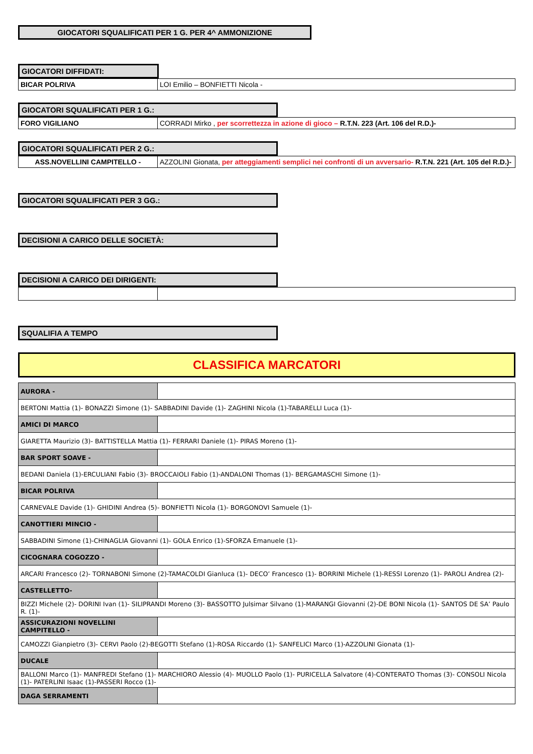GIOCATORI SQUALIFICATI PER 1 G. PER 4^ AMMONIZIONE
GIOCATORI DIFFIDATI:
| BICAR POLRIVA | LOI Emilio – BONFIETTI Nicola - |
GIOCATORI SQUALIFICATI PER 1 G.:
| FORO VIGILIANO | CORRADI Mirko , per scorrettezza in azione di gioco – R.T.N. 223 (Art. 106 del R.D.)- |
GIOCATORI SQUALIFICATI PER 2 G.:
| ASS.NOVELLINI CAMPITELLO - | AZZOLINI Gionata, per atteggiamenti semplici nei confronti di un avversario- R.T.N. 221 (Art. 105 del R.D.)- |
GIOCATORI SQUALIFICATI PER 3 GG.:
DECISIONI A CARICO DELLE SOCIETÀ:
DECISIONI A CARICO DEI DIRIGENTI:
SQUALIFIA A TEMPO
CLASSIFICA MARCATORI
| AURORA - | |
| BERTONI Mattia (1)- BONAZZI Simone (1)- SABBADINI Davide (1)- ZAGHINI Nicola (1)-TABARELLI Luca (1)- | |
| AMICI DI MARCO | |
| GIARETTA Maurizio (3)- BATTISTELLA Mattia (1)- FERRARI Daniele (1)- PIRAS Moreno (1)- | |
| BAR SPORT SOAVE - | |
| BEDANI Daniela (1)-ERCULIANI Fabio (3)- BROCCAIOLI Fabio (1)-ANDALONI Thomas (1)- BERGAMASCHI Simone (1)- | |
| BICAR POLRIVA | |
| CARNEVALE Davide (1)- GHIDINI Andrea (5)- BONFIETTI Nicola (1)- BORGONOVI Samuele (1)- | |
| CANOTTIERI MINCIO - | |
| SABBADINI Simone (1)-CHINAGLIA Giovanni (1)- GOLA Enrico (1)-SFORZA Emanuele (1)- | |
| CICOGNARA COGOZZO - | |
| ARCARI Francesco (2)- TORNABONI Simone (2)-TAMACOLDI Gianluca (1)- DECO’ Francesco (1)- BORRINI Michele (1)-RESSI Lorenzo (1)- PAROLI Andrea (2)- | |
| CASTELLETTO- | |
| BIZZI Michele (2)- DORINI Ivan (1)- SILIPRANDI Moreno (3)- BASSOTTO Julsimar Silvano (1)-MARANGI Giovanni (2)-DE BONI Nicola (1)- SANTOS DE SA’ Paulo R. (1)- | |
| ASSICURAZIONI NOVELLINI CAMPITELLO - | |
| CAMOZZI Gianpietro (3)- CERVI Paolo (2)-BEGOTTI Stefano (1)-ROSA Riccardo (1)- SANFELICI Marco (1)-AZZOLINI Gionata (1)- | |
| DUCALE | |
| BALLONI Marco (1)- MANFREDI Stefano (1)- MARCHIORO Alessio (4)- MUOLLO Paolo (1)- PURICELLA Salvatore (4)-CONTERATO Thomas (3)- CONSOLI Nicola (1)- PATERLINI Isaac (1)-PASSERI Rocco (1)- | |
| DAGA SERRAMENTI | |